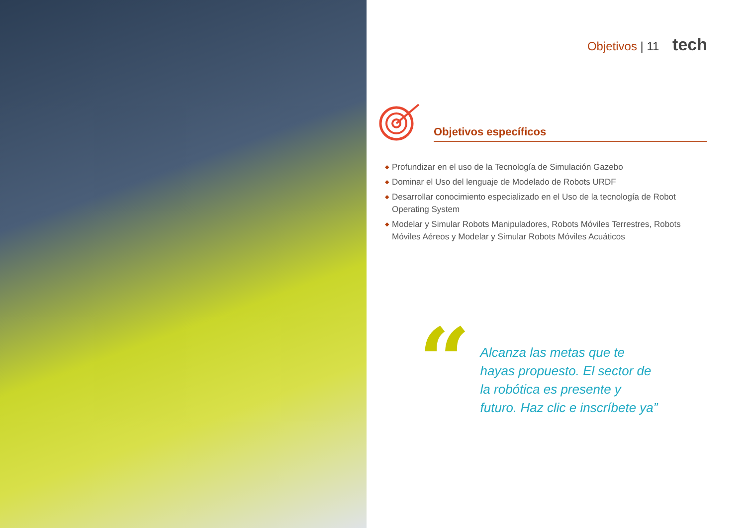Objetivos | 11 tech
Objetivos específicos
◆ Profundizar en el uso de la Tecnología de Simulación Gazebo
◆ Dominar el Uso del lenguaje de Modelado de Robots URDF
◆ Desarrollar conocimiento especializado en el Uso de la tecnología de Robot Operating System
◆ Modelar y Simular Robots Manipuladores, Robots Móviles Terrestres, Robots Móviles Aéreos y Modelar y Simular Robots Móviles Acuáticos
“
Alcanza las metas que te hayas propuesto. El sector de la robótica es presente y futuro. Haz clic e inscríbete ya”